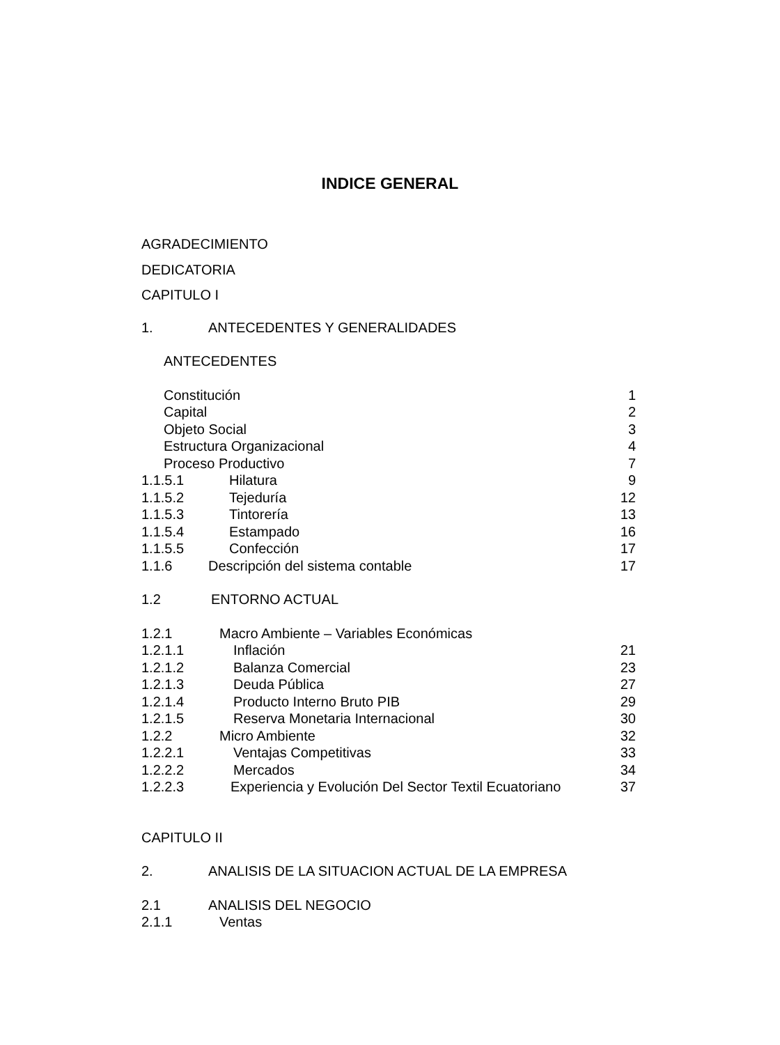INDICE GENERAL
AGRADECIMIENTO
DEDICATORIA
CAPITULO I
1. ANTECEDENTES Y GENERALIDADES
ANTECEDENTES
Constitución 1
Capital 2
Objeto Social 3
Estructura Organizacional 4
Proceso Productivo 7
1.1.5.1 Hilatura 9
1.1.5.2 Tejeduría 12
1.1.5.3 Tintorería 13
1.1.5.4 Estampado 16
1.1.5.5 Confección 17
1.1.6 Descripción del sistema contable 17
1.2 ENTORNO ACTUAL
1.2.1 Macro Ambiente – Variables Económicas
1.2.1.1 Inflación 21
1.2.1.2 Balanza Comercial 23
1.2.1.3 Deuda Pública 27
1.2.1.4 Producto Interno Bruto PIB 29
1.2.1.5 Reserva Monetaria Internacional 30
1.2.2 Micro Ambiente 32
1.2.2.1 Ventajas Competitivas 33
1.2.2.2 Mercados 34
1.2.2.3 Experiencia y Evolución Del Sector Textil Ecuatoriano 37
CAPITULO II
2. ANALISIS DE LA SITUACION ACTUAL DE LA EMPRESA
2.1 ANALISIS DEL NEGOCIO
2.1.1 Ventas